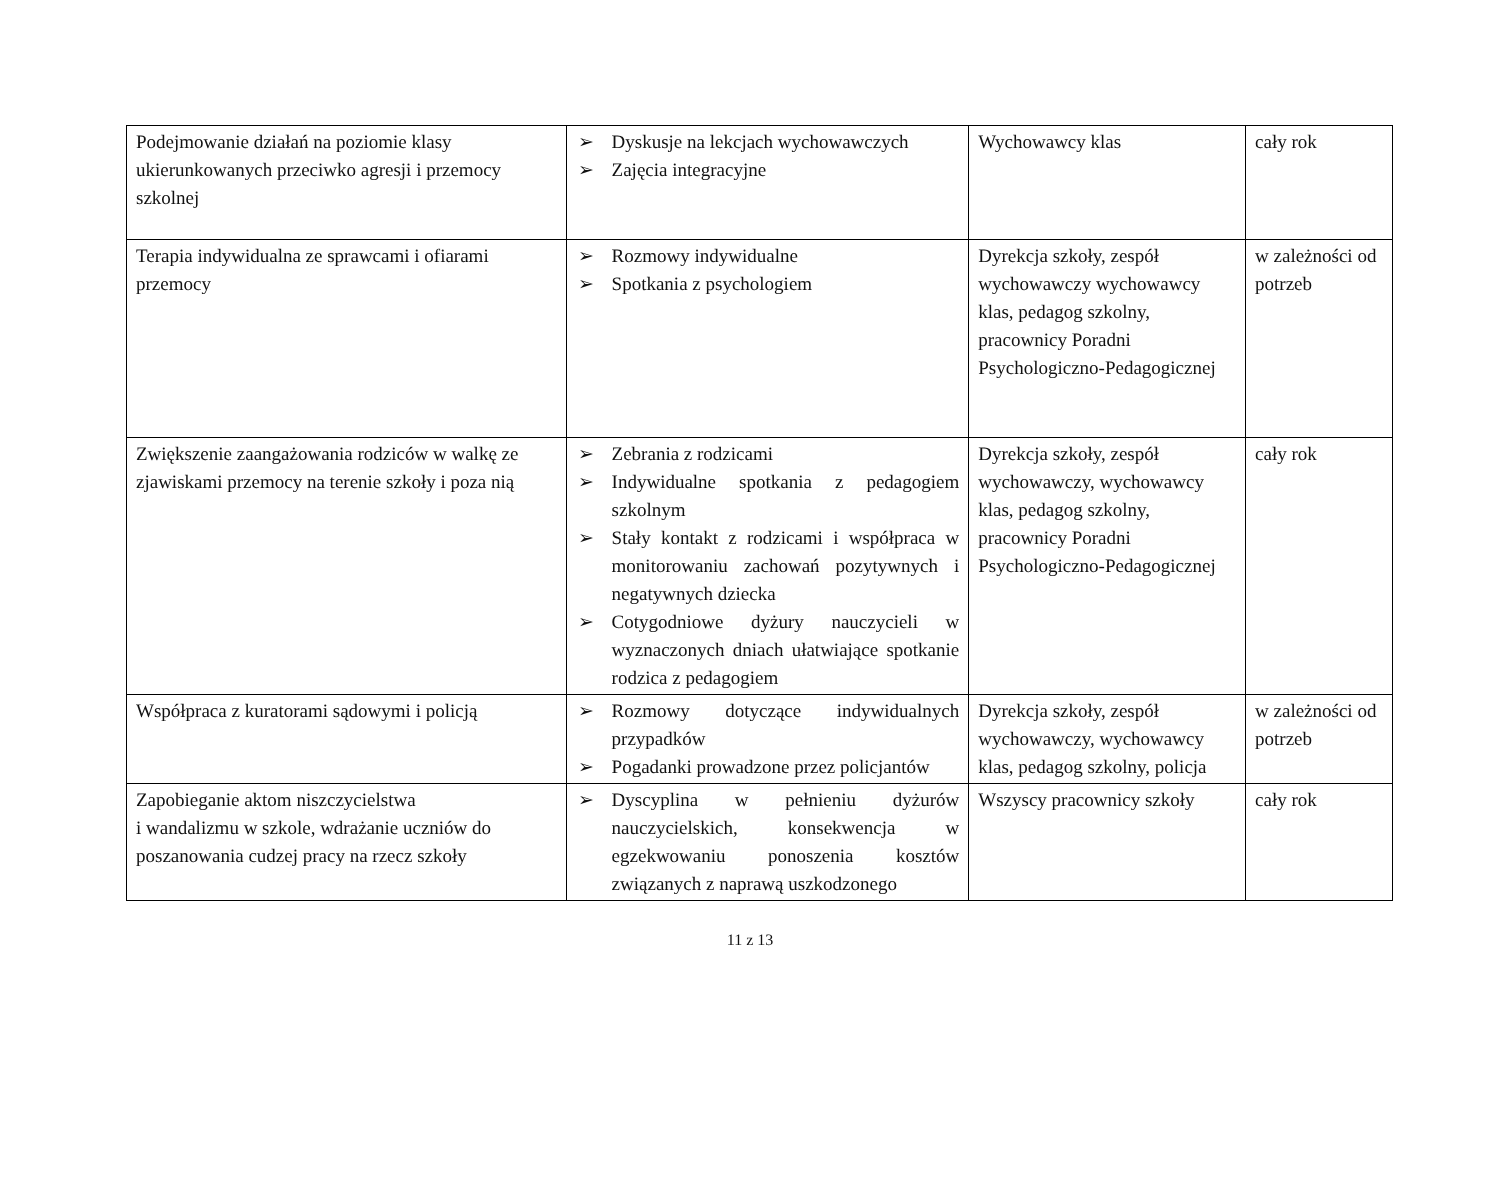| Podejmowanie działań na poziomie klasy ukierunkowanych przeciwko agresji i przemocy szkolnej | ➢ Dyskusje na lekcjach wychowawczych ➢ Zajęcia integracyjne | Wychowawcy klas | cały rok |
| Terapia indywidualna ze sprawcami i ofiarami przemocy | ➢ Rozmowy indywidualne ➢ Spotkania z psychologiem | Dyrekcja szkoły, zespół wychowawczy wychowawcy klas, pedagog szkolny, pracownicy Poradni Psychologiczno-Pedagogicznej | w zależności od potrzeb |
| Zwiększenie zaangażowania rodziców w walkę ze zjawiskami przemocy na terenie szkoły i poza nią | ➢ Zebrania z rodzicami ➢ Indywidualne spotkania z pedagogiem szkolnym ➢ Stały kontakt z rodzicami i współpraca w monitorowaniu zachowań pozytywnych i negatywnych dziecka ➢ Cotygodniowe dyżury nauczycieli w wyznaczonych dniach ułatwiające spotkanie rodzica z pedagogiem | Dyrekcja szkoły, zespół wychowawczy, wychowawcy klas, pedagog szkolny, pracownicy Poradni Psychologiczno-Pedagogicznej | cały rok |
| Współpraca z kuratorami sądowymi i policją | ➢ Rozmowy dotyczące indywidualnych przypadków ➢ Pogadanki prowadzone przez policjantów | Dyrekcja szkoły, zespół wychowawczy, wychowawcy klas, pedagog szkolny, policja | w zależności od potrzeb |
| Zapobieganie aktom niszczycielstwa i wandalizmu w szkole, wdrażanie uczniów do poszanowania cudzej pracy na rzecz szkoły | ➢ Dyscyplina w pełnieniu dyżurów nauczycielskich, konsekwencja w egzekwowaniu ponoszenia kosztów związanych z naprawą uszkodzonego | Wszyscy pracownicy szkoły | cały rok |
11 z 13